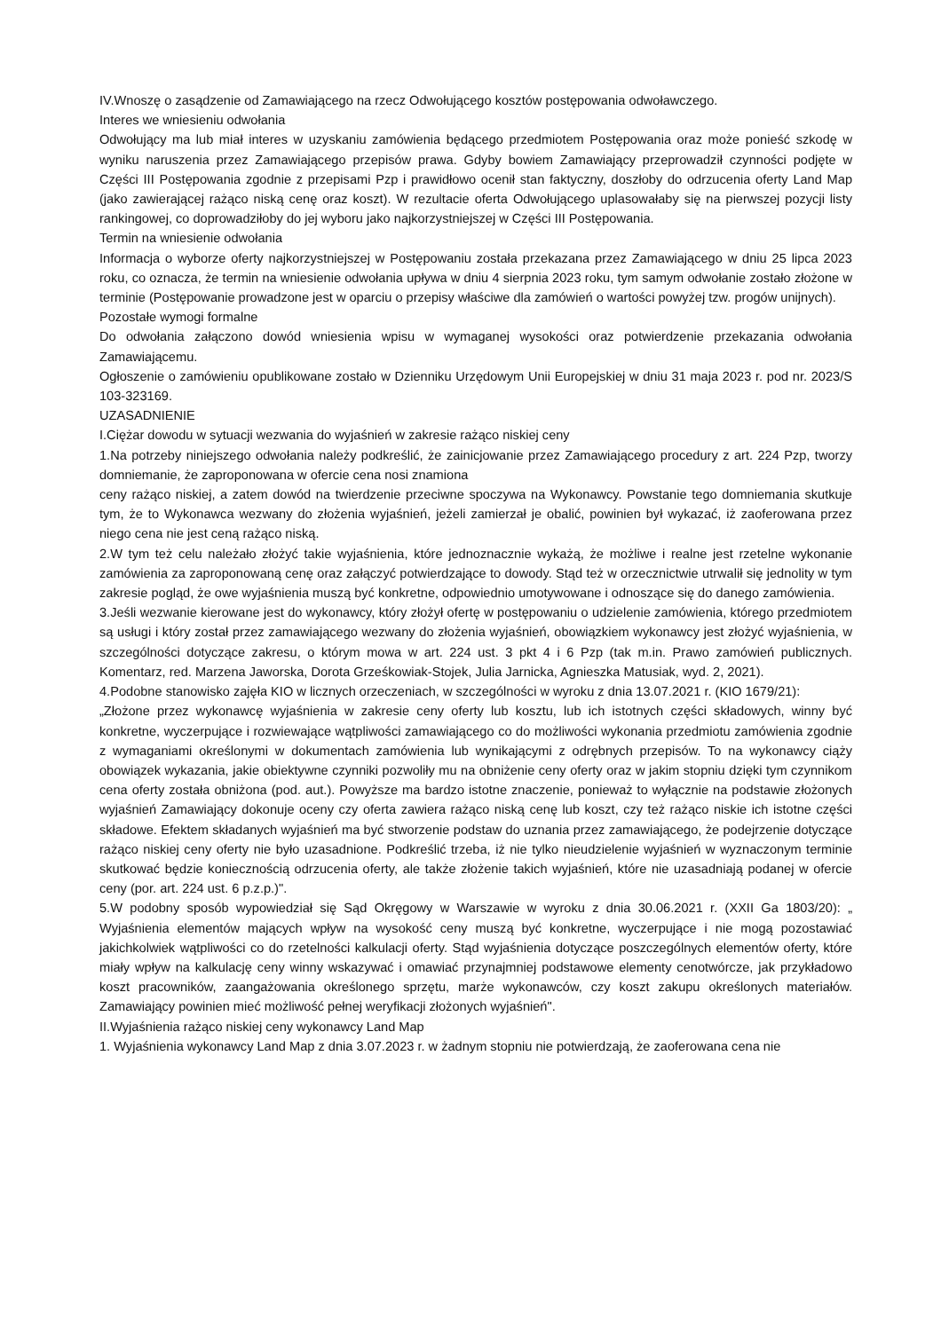IV.Wnoszę o zasądzenie od Zamawiającego na rzecz Odwołującego kosztów postępowania odwoławczego.
Interes we wniesieniu odwołania
Odwołujący ma lub miał interes w uzyskaniu zamówienia będącego przedmiotem Postępowania oraz może ponieść szkodę w wyniku naruszenia przez Zamawiającego przepisów prawa. Gdyby bowiem Zamawiający przeprowadził czynności podjęte w Części III Postępowania zgodnie z przepisami Pzp i prawidłowo ocenił stan faktyczny, doszłoby do odrzucenia oferty Land Map (jako zawierającej rażąco niską cenę oraz koszt). W rezultacie oferta Odwołującego uplasowałaby się na pierwszej pozycji listy rankingowej, co doprowadziłoby do jej wyboru jako najkorzystniejszej w Części III Postępowania.
Termin na wniesienie odwołania
Informacja o wyborze oferty najkorzystniejszej w Postępowaniu została przekazana przez Zamawiającego w dniu 25 lipca 2023 roku, co oznacza, że termin na wniesienie odwołania upływa w dniu 4 sierpnia 2023 roku, tym samym odwołanie zostało złożone w terminie (Postępowanie prowadzone jest w oparciu o przepisy właściwe dla zamówień o wartości powyżej tzw. progów unijnych).
Pozostałe wymogi formalne
Do odwołania załączono dowód wniesienia wpisu w wymaganej wysokości oraz potwierdzenie przekazania odwołania Zamawiającemu.
Ogłoszenie o zamówieniu opublikowane zostało w Dzienniku Urzędowym Unii Europejskiej w dniu 31 maja 2023 r. pod nr. 2023/S 103-323169.
UZASADNIENIE
I.Ciężar dowodu w sytuacji wezwania do wyjaśnień w zakresie rażąco niskiej ceny
1.Na potrzeby niniejszego odwołania należy podkreślić, że zainicjowanie przez Zamawiającego procedury z art. 224 Pzp, tworzy domniemanie, że zaproponowana w ofercie cena nosi znamiona
ceny rażąco niskiej, a zatem dowód na twierdzenie przeciwne spoczywa na Wykonawcy. Powstanie tego domniemania skutkuje tym, że to Wykonawca wezwany do złożenia wyjaśnień, jeżeli zamierzał je obalić, powinien był wykazać, iż zaoferowana przez niego cena nie jest ceną rażąco niską.
2.W tym też celu należało złożyć takie wyjaśnienia, które jednoznacznie wykażą, że możliwe i realne jest rzetelne wykonanie zamówienia za zaproponowaną cenę oraz załączyć potwierdzające to dowody. Stąd też w orzecznictwie utrwalił się jednolity w tym zakresie pogląd, że owe wyjaśnienia muszą być konkretne, odpowiednio umotywowane i odnoszące się do danego zamówienia.
3.Jeśli wezwanie kierowane jest do wykonawcy, który złożył ofertę w postępowaniu o udzielenie zamówienia, którego przedmiotem są usługi i który został przez zamawiającego wezwany do złożenia wyjaśnień, obowiązkiem wykonawcy jest złożyć wyjaśnienia, w szczególności dotyczące zakresu, o którym mowa w art. 224 ust. 3 pkt 4 i 6 Pzp (tak m.in. Prawo zamówień publicznych. Komentarz, red. Marzena Jaworska, Dorota Grześkowiak-Stojek, Julia Jarnicka, Agnieszka Matusiak, wyd. 2, 2021).
4.Podobne stanowisko zajęła KIO w licznych orzeczeniach, w szczególności w wyroku z dnia 13.07.2021 r. (KIO 1679/21):
„Złożone przez wykonawcę wyjaśnienia w zakresie ceny oferty lub kosztu, lub ich istotnych części składowych, winny być konkretne, wyczerpujące i rozwiewające wątpliwości zamawiającego co do możliwości wykonania przedmiotu zamówienia zgodnie z wymaganiami określonymi w dokumentach zamówienia lub wynikającymi z odrębnych przepisów. To na wykonawcy ciąży obowiązek wykazania, jakie obiektywne czynniki pozwoliły mu na obniżenie ceny oferty oraz w jakim stopniu dzięki tym czynnikom cena oferty została obniżona (pod. aut.). Powyższe ma bardzo istotne znaczenie, ponieważ to wyłącznie na podstawie złożonych wyjaśnień Zamawiający dokonuje oceny czy oferta zawiera rażąco niską cenę lub koszt, czy też rażąco niskie ich istotne części składowe. Efektem składanych wyjaśnień ma być stworzenie podstaw do uznania przez zamawiającego, że podejrzenie dotyczące rażąco niskiej ceny oferty nie było uzasadnione. Podkreślić trzeba, iż nie tylko nieudzielenie wyjaśnień w wyznaczonym terminie skutkować będzie koniecznością odrzucenia oferty, ale także złożenie takich wyjaśnień, które nie uzasadniają podanej w ofercie ceny (por. art. 224 ust. 6 p.z.p.)".
5.W podobny sposób wypowiedział się Sąd Okręgowy w Warszawie w wyroku z dnia 30.06.2021 r. (XXII Ga 1803/20): „ Wyjaśnienia elementów mających wpływ na wysokość ceny muszą być konkretne, wyczerpujące i nie mogą pozostawiać jakichkolwiek wątpliwości co do rzetelności kalkulacji oferty. Stąd wyjaśnienia dotyczące poszczególnych elementów oferty, które miały wpływ na kalkulację ceny winny wskazywać i omawiać przynajmniej podstawowe elementy cenotwórcze, jak przykładowo koszt pracowników, zaangażowania określonego sprzętu, marże wykonawców, czy koszt zakupu określonych materiałów. Zamawiający powinien mieć możliwość pełnej weryfikacji złożonych wyjaśnień".
II.Wyjaśnienia rażąco niskiej ceny wykonawcy Land Map
1. Wyjaśnienia wykonawcy Land Map z dnia 3.07.2023 r. w żadnym stopniu nie potwierdzają, że zaoferowana cena nie